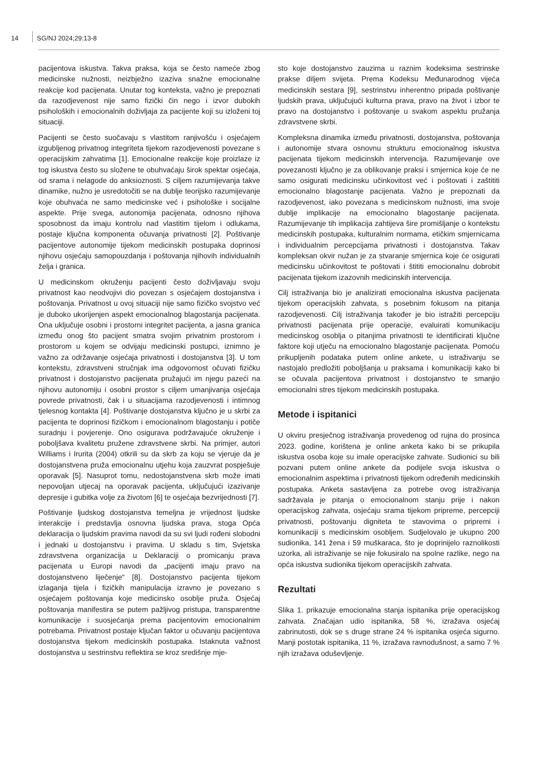14 SG/NJ 2024;29:13-8
pacijentova iskustva. Takva praksa, koja se često nameće zbog medicinske nužnosti, neizbježno izaziva snažne emocionalne reakcije kod pacijenata. Unutar tog konteksta, važno je prepoznati da razodjevenost nije samo fizički čin nego i izvor dubokih psiholoških i emocionalnih doživljaja za pacijente koji su izloženi toj situaciji.
Pacijenti se često suočavaju s vlastitom ranjivošću i osjećajem izgubljenog privatnog integriteta tijekom razodjevenosti povezane s operacijskim zahvatima [1]. Emocionalne reakcije koje proizlaze iz tog iskustva često su složene te obuhvaćaju širok spektar osjećaja, od srama i nelagode do anksioznosti. S ciljem razumijevanja takve dinamike, nužno je usredotočiti se na dublje teorijsko razumijevanje koje obuhvaća ne samo medicinske već i psihološke i socijalne aspekte. Prije svega, autonomija pacijenata, odnosno njihova sposobnost da imaju kontrolu nad vlastitim tijelom i odlukama, postaje ključna komponenta očuvanja privatnosti [2]. Poštivanje pacijentove autonomije tijekom medicinskih postupaka doprinosi njihovu osjećaju samopouzdanja i poštovanja njihovih individualnih želja i granica.
U medicinskom okruženju pacijenti često doživljavaju svoju privatnost kao neodvojivi dio povezan s osjećajem dostojanstva i poštovanja. Privatnost u ovoj situaciji nije samo fizičko svojstvo već je duboko ukorijenjen aspekt emocionalnog blagostanja pacijenata. Ona uključuje osobni i prostorni integritet pacijenta, a jasna granica između onog što pacijent smatra svojim privatnim prostorom i prostorom u kojem se odvijaju medicinski postupci, iznimno je važno za održavanje osjećaja privatnosti i dostojanstva [3]. U tom kontekstu, zdravstveni stručnjak ima odgovornost očuvati fizičku privatnost i dostojanstvo pacijenata pružajući im njegu pazeći na njihovu autonomiju i osobni prostor s ciljem umanjivanja osjećaja povrede privatnosti, čak i u situacijama razodjevenosti i intimnog tjelesnog kontakta [4]. Poštivanje dostojanstva ključno je u skrbi za pacijenta te doprinosi fizičkom i emocionalnom blagostanju i potiče suradnju i povjerenje. Ono osigurava podržavajuće okruženje i poboljšava kvalitetu pružene zdravstvene skrbi. Na primjer, autori Williams i Irurita (2004) otkrili su da skrb za koju se vjeruje da je dostojanstvena pruža emocionalnu utjehu koja zauzvrat pospješuje oporavak [5]. Nasuprot tomu, nedostojanstvena skrb može imati nepovoljan utjecaj na oporavak pacijenta, uključujući izazivanje depresije i gubitka volje za životom [6] te osjećaja bezvrijednosti [7].
Poštivanje ljudskog dostojanstva temeljna je vrijednost ljudske interakcije i predstavlja osnovna ljudska prava, stoga Opća deklaracija o ljudskim pravima navodi da su svi ljudi rođeni slobodni i jednaki u dostojanstvu i pravima. U skladu s tim, Svjetska zdravstvena organizacija u Deklaraciji o promicanju prava pacijenata u Europi navodi da „pacijenti imaju pravo na dostojanstveno liječenje“ [8]. Dostojanstvo pacijenta tijekom izlaganja tijela i fizičkih manipulacija izravno je povezano s osjećajem poštovanja koje medicinsko osoblje pruža. Osjećaj poštovanja manifestira se putem pažljivog pristupa, transparentne komunikacije i suosjećanja prema pacijentovim emocionalnim potrebama. Privatnost postaje ključan faktor u očuvanju pacijentova dostojanstva tijekom medicinskih postupaka. Istaknuta važnost dostojanstva u sestrinstvu reflektira se kroz središnje mje-
sto koje dostojanstvo zauzima u raznim kodeksima sestrinske prakse diljem svijeta. Prema Kodeksu Međunarodnog vijeća medicinskih sestara [9], sestrinstvu inherentno pripada poštivanje ljudskih prava, uključujući kulturna prava, pravo na život i izbor te pravo na dostojanstvo i poštovanje u svakom aspektu pružanja zdravstvene skrbi.
Kompleksna dinamika između privatnosti, dostojanstva, poštovanja i autonomije stvara osnovnu strukturu emocionalnog iskustva pacijenata tijekom medicinskih intervencija. Razumijevanje ove povezanosti ključno je za oblikovanje praksi i smjernica koje će ne samo osigurati medicinsku učinkovitost već i poštovati i zaštititi emocionalno blagostanje pacijenata. Važno je prepoznati da razodjevenost, iako povezana s medicinskom nužnosti, ima svoje dublje implikacije na emocionalno blagostanje pacijenata. Razumijevanje tih implikacija zahtijeva šire promišljanje o kontekstu medicinskih postupaka, kulturalnim normama, etičkim smjernicama i individualnim percepcijama privatnosti i dostojanstva. Takav kompleksan okvir nužan je za stvaranje smjernica koje će osigurati medicinsku učinkovitost te poštovati i štititi emocionalnu dobrobit pacijenata tijekom izazovnih medicinskih intervencija.
Cilj istraživanja bio je analizirati emocionalna iskustva pacijenata tijekom operacijskih zahvata, s posebnim fokusom na pitanja razodjevenosti. Cilj istraživanja također je bio istražiti percepciju privatnosti pacijenata prije operacije, evaluirati komunikaciju medicinskog osoblja o pitanjima privatnosti te identificirati ključne faktore koji utječu na emocionalno blagostanje pacijenata. Pomoću prikupljenih podataka putem online ankete, u istraživanju se nastojalo predložiti poboljšanja u praksama i komunikaciji kako bi se očuvala pacijentova privatnost i dostojanstvo te smanjio emocionalni stres tijekom medicinskih postupaka.
Metode i ispitanici
U okviru presječnog istraživanja provedenog od rujna do prosinca 2023. godine, korištena je online anketa kako bi se prikupila iskustva osoba koje su imale operacijske zahvate. Sudionici su bili pozvani putem online ankete da podijele svoja iskustva o emocionalnim aspektima i privatnosti tijekom određenih medicinskih postupaka. Anketa sastavljena za potrebe ovog istraživanja sadržavala je pitanja o emocionalnom stanju prije i nakon operacijskog zahvata, osjećaju srama tijekom pripreme, percepciji privatnosti, poštovanju digniteta te stavovima o pripremi i komunikaciji s medicinskim osobljem. Sudjelovalo je ukupno 200 sudionika, 141 žena i 59 muškaraca, što je doprinijelo raznolikosti uzorka, ali istraživanje se nije fokusiralo na spolne razlike, nego na opća iskustva sudionika tijekom operacijskih zahvata.
Rezultati
Slika 1. prikazuje emocionalna stanja ispitanika prije operacijskog zahvata. Značajan udio ispitanika, 58 %, izražava osjećaj zabrinutosti, dok se s druge strane 24 % ispitanika osjeća sigurno. Manji postotak ispitanika, 11 %, izražava ravnodušnost, a samo 7 % njih izražava oduševljenje.